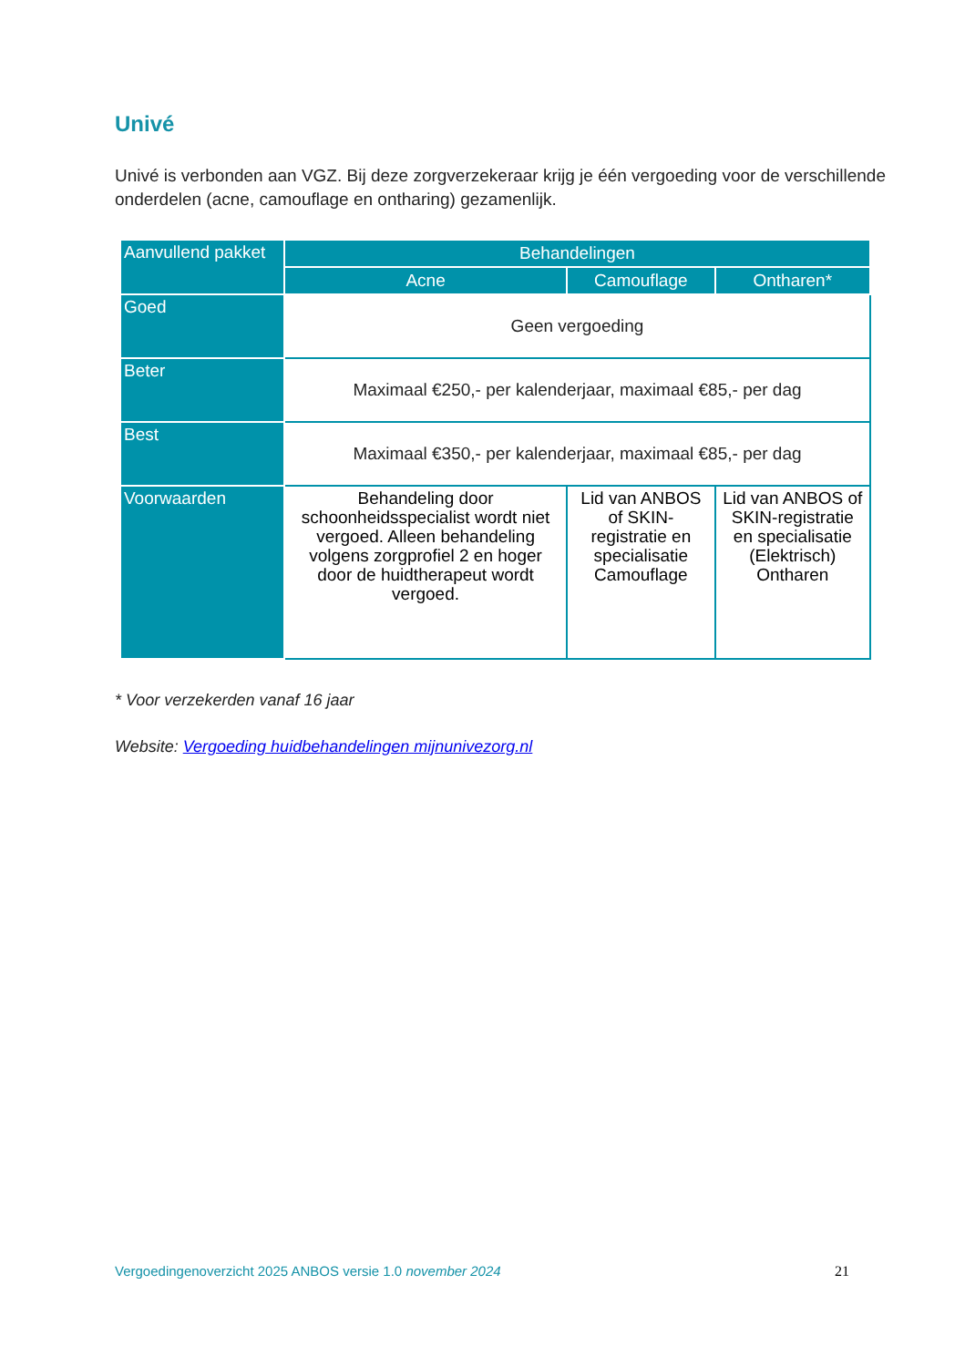Univé
Univé is verbonden aan VGZ. Bij deze zorgverzekeraar krijg je één vergoeding voor de verschillende onderdelen (acne, camouflage en ontharing) gezamenlijk.
| Aanvullend pakket | Behandelingen | | |
| --- | --- | --- | --- |
| | Acne | Camouflage | Ontharen* |
| Goed | Geen vergoeding | | |
| Beter | Maximaal €250,- per kalenderjaar, maximaal €85,- per dag | | |
| Best | Maximaal €350,- per kalenderjaar, maximaal €85,- per dag | | |
| Voorwaarden | Behandeling door schoonheidsspecialist wordt niet vergoed. Alleen behandeling volgens zorgprofiel 2 en hoger door de huidtherapeut wordt vergoed. | Lid van ANBOS of SKIN-registratie en specialisatie Camouflage | Lid van ANBOS of SKIN-registratie en specialisatie (Elektrisch) Ontharen |
* Voor verzekerden vanaf 16 jaar
Website: Vergoeding huidbehandelingen mijnunivezorg.nl
Vergoedingenoverzicht 2025 ANBOS versie 1.0 november 2024 21